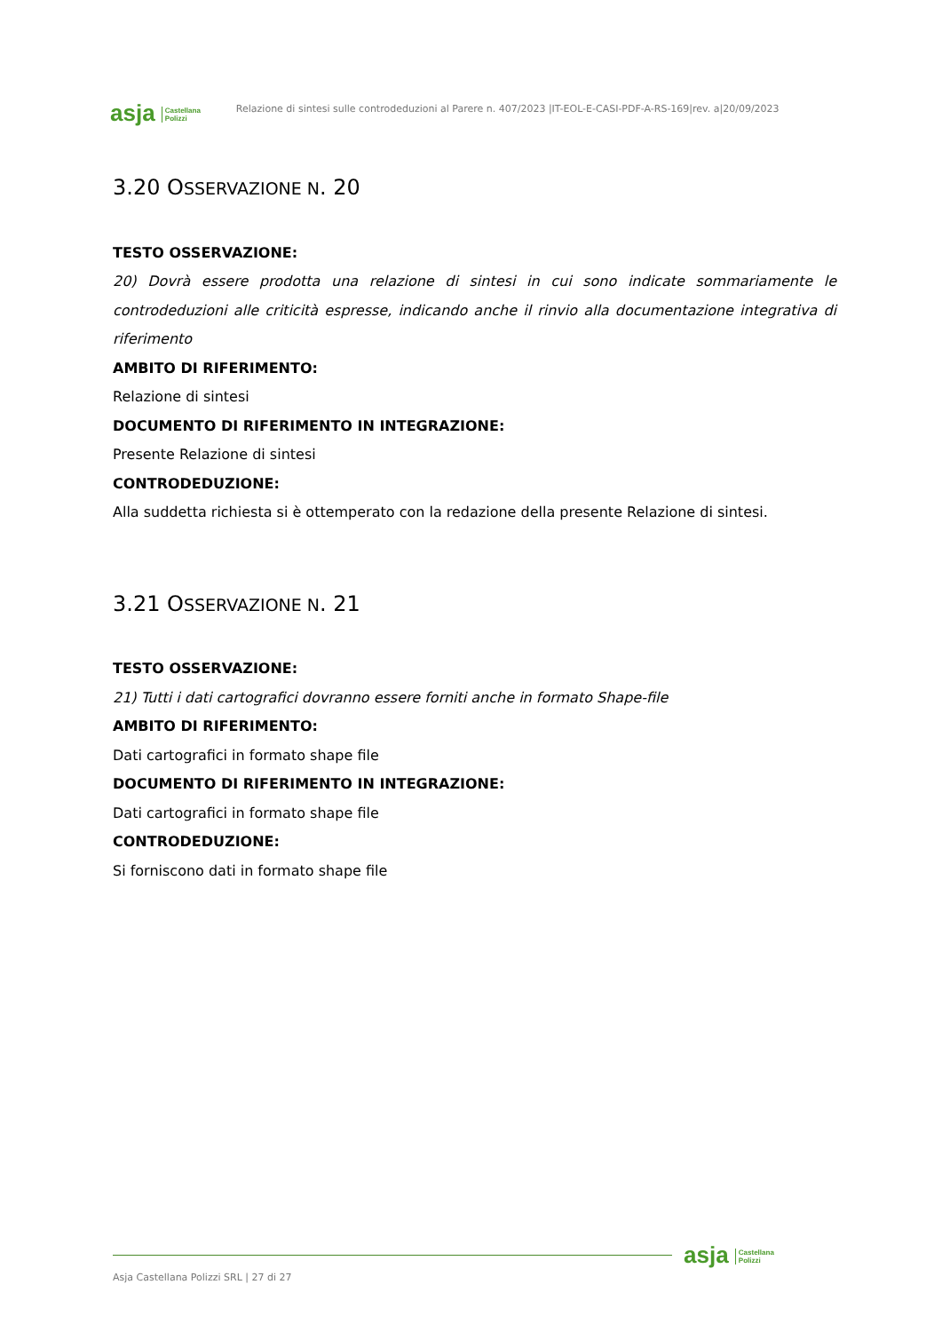asja Castellana
Polizzi
Relazione di sintesi sulle controdeduzioni al Parere n. 407/2023 |IT-EOL-E-CASI-PDF-A-RS-169|rev. a|20/09/2023
3.20 OSSERVAZIONE N. 20
TESTO OSSERVAZIONE:
20) Dovrà essere prodotta una relazione di sintesi in cui sono indicate sommariamente le controdeduzioni alle criticità espresse, indicando anche il rinvio alla documentazione integrativa di riferimento
AMBITO DI RIFERIMENTO:
Relazione di sintesi
DOCUMENTO DI RIFERIMENTO IN INTEGRAZIONE:
Presente Relazione di sintesi
CONTRODEDUZIONE:
Alla suddetta richiesta si è ottemperato con la redazione della presente Relazione di sintesi.
3.21 OSSERVAZIONE N. 21
TESTO OSSERVAZIONE:
21) Tutti i dati cartografici dovranno essere forniti anche in formato Shape-file
AMBITO DI RIFERIMENTO:
Dati cartografici in formato shape file
DOCUMENTO DI RIFERIMENTO IN INTEGRAZIONE:
Dati cartografici in formato shape file
CONTRODEDUZIONE:
Si forniscono dati in formato shape file
asja Castellana
Polizzi
Asja Castellana Polizzi SRL | 27 di 27